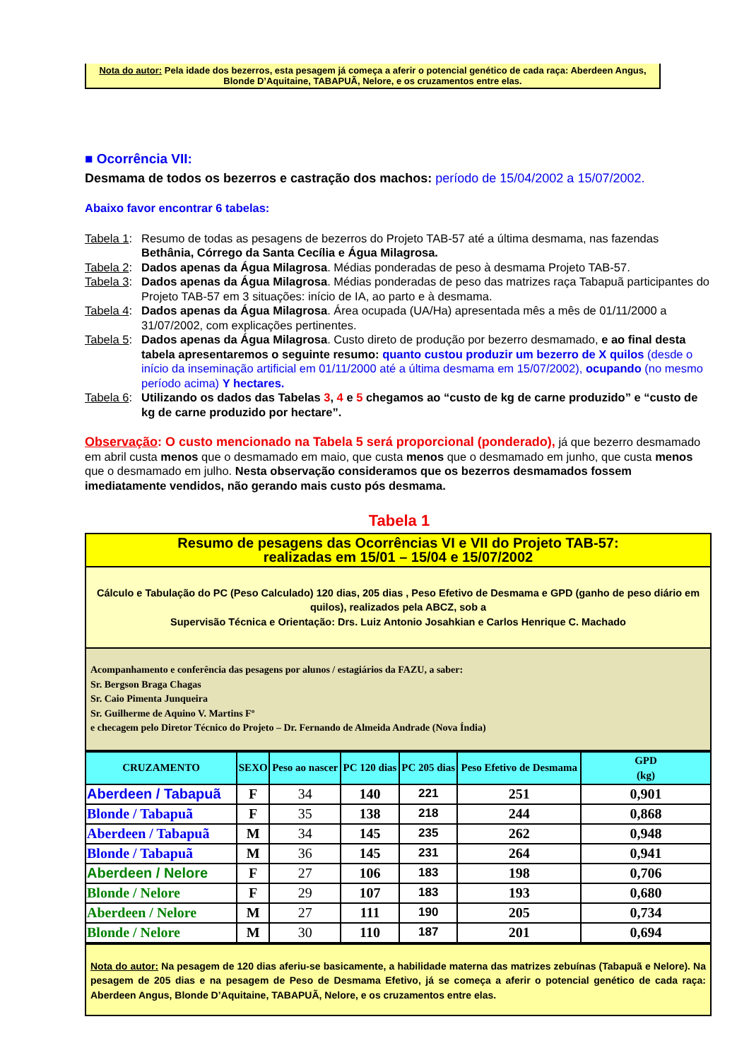Nota do autor: Pela idade dos bezerros, esta pesagem já começa a aferir o potencial genético de cada raça: Aberdeen Angus, Blonde D’Aquitaine, TABAPUÃ, Nelore, e os cruzamentos entre elas.
■ Ocorrência VII:
Desmama de todos os bezerros e castração dos machos: período de 15/04/2002 a 15/07/2002.
Abaixo favor encontrar 6 tabelas:
Tabela 1: Resumo de todas as pesagens de bezerros do Projeto TAB-57 até a última desmama, nas fazendas Bethânia, Córrego da Santa Cecília e Água Milagrosa.
Tabela 2: Dados apenas da Água Milagrosa. Médias ponderadas de peso à desmama Projeto TAB-57.
Tabela 3: Dados apenas da Água Milagrosa. Médias ponderadas de peso das matrizes raça Tabapuã participantes do Projeto TAB-57 em 3 situações: início de IA, ao parto e à desmama.
Tabela 4: Dados apenas da Água Milagrosa. Área ocupada (UA/Ha) apresentada mês a mês de 01/11/2000 a 31/07/2002, com explicações pertinentes.
Tabela 5: Dados apenas da Água Milagrosa. Custo direto de produção por bezerro desmamado, e ao final desta tabela apresentaremos o seguinte resumo: quanto custou produzir um bezerro de X quilos (desde o início da inseminação artificial em 01/11/2000 até a última desmama em 15/07/2002), ocupando (no mesmo período acima) Y hectares.
Tabela 6: Utilizando os dados das Tabelas 3, 4 e 5 chegamos ao “custo de kg de carne produzido” e “custo de kg de carne produzido por hectare”.
Observação: O custo mencionado na Tabela 5 será proporcional (ponderado), já que bezerro desmamado em abril custa menos que o desmamado em maio, que custa menos que o desmamado em junho, que custa menos que o desmamado em julho. Nesta observação consideramos que os bezerros desmamados fossem imediatamente vendidos, não gerando mais custo pós desmama.
Tabela 1
| Resumo de pesagens das Ocorrências VI e VII do Projeto TAB-57: realizadas em 15/01 – 15/04 e 15/07/2002 |
| Cálculo e Tabulação do PC (Peso Calculado) 120 dias, 205 dias , Peso Efetivo de Desmama e GPD (ganho de peso diário em quilos), realizados pela ABCZ, sob a Supervisão Técnica e Orientação: Drs. Luiz Antonio Josahkian e Carlos Henrique C. Machado |
| Acompanhamento e conferência das pesagens por alunos / estagiários da FAZU, a saber: Sr. Bergson Braga Chagas Sr. Caio Pimenta Junqueira Sr. Guilherme de Aquino V. Martins Fº e checagem pelo Diretor Técnico do Projeto – Dr. Fernando de Almeida Andrade (Nova Índia) |
| CRUZAMENTO | SEXO | Peso ao nascer | PC 120 dias | PC 205 dias | Peso Efetivo de Desmama | GPD (kg) |
| --- | --- | --- | --- | --- | --- | --- |
| Aberdeen / Tabapuã | F | 34 | 140 | 221 | 251 | 0,901 |
| Blonde / Tabapuã | F | 35 | 138 | 218 | 244 | 0,868 |
| Aberdeen / Tabapuã | M | 34 | 145 | 235 | 262 | 0,948 |
| Blonde / Tabapuã | M | 36 | 145 | 231 | 264 | 0,941 |
| Aberdeen / Nelore | F | 27 | 106 | 183 | 198 | 0,706 |
| Blonde / Nelore | F | 29 | 107 | 183 | 193 | 0,680 |
| Aberdeen / Nelore | M | 27 | 111 | 190 | 205 | 0,734 |
| Blonde / Nelore | M | 30 | 110 | 187 | 201 | 0,694 |
| Nota do autor: Na pesagem de 120 dias aferiu-se basicamente, a habilidade materna das matrizes zebuínas (Tabapuã e Nelore). Na pesagem de 205 dias e na pesagem de Peso de Desmama Efetivo, já se começa a aferir o potencial genético de cada raça: Aberdeen Angus, Blonde D’Aquitaine, TABAPUÃ, Nelore, e os cruzamentos entre elas. |